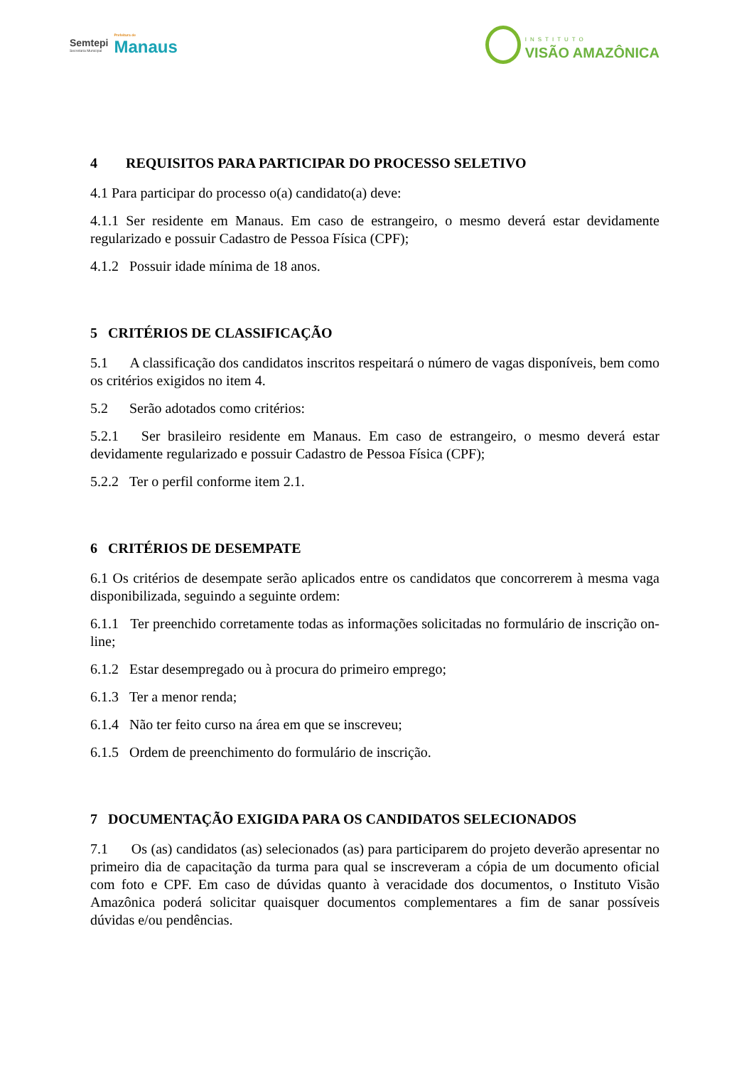Semtepi
Secretaria Municipal
Prefeitura de
Manaus
INSTITUTO
VISÃO AMAZÔNICA
4 REQUISITOS PARA PARTICIPAR DO PROCESSO SELETIVO
4.1 Para participar do processo o(a) candidato(a) deve:
4.1.1 Ser residente em Manaus. Em caso de estrangeiro, o mesmo deverá estar devidamente regularizado e possuir Cadastro de Pessoa Física (CPF);
4.1.2 Possuir idade mínima de 18 anos.
5 CRITÉRIOS DE CLASSIFICAÇÃO
5.1 A classificação dos candidatos inscritos respeitará o número de vagas disponíveis, bem como os critérios exigidos no item 4.
5.2 Serão adotados como critérios:
5.2.1 Ser brasileiro residente em Manaus. Em caso de estrangeiro, o mesmo deverá estar devidamente regularizado e possuir Cadastro de Pessoa Física (CPF);
5.2.2 Ter o perfil conforme item 2.1.
6 CRITÉRIOS DE DESEMPATE
6.1 Os critérios de desempate serão aplicados entre os candidatos que concorrerem à mesma vaga disponibilizada, seguindo a seguinte ordem:
6.1.1 Ter preenchido corretamente todas as informações solicitadas no formulário de inscrição on-line;
6.1.2 Estar desempregado ou à procura do primeiro emprego;
6.1.3 Ter a menor renda;
6.1.4 Não ter feito curso na área em que se inscreveu;
6.1.5 Ordem de preenchimento do formulário de inscrição.
7 DOCUMENTAÇÃO EXIGIDA PARA OS CANDIDATOS SELECIONADOS
7.1 Os (as) candidatos (as) selecionados (as) para participarem do projeto deverão apresentar no primeiro dia de capacitação da turma para qual se inscreveram a cópia de um documento oficial com foto e CPF. Em caso de dúvidas quanto à veracidade dos documentos, o Instituto Visão Amazônica poderá solicitar quaisquer documentos complementares a fim de sanar possíveis dúvidas e/ou pendências.